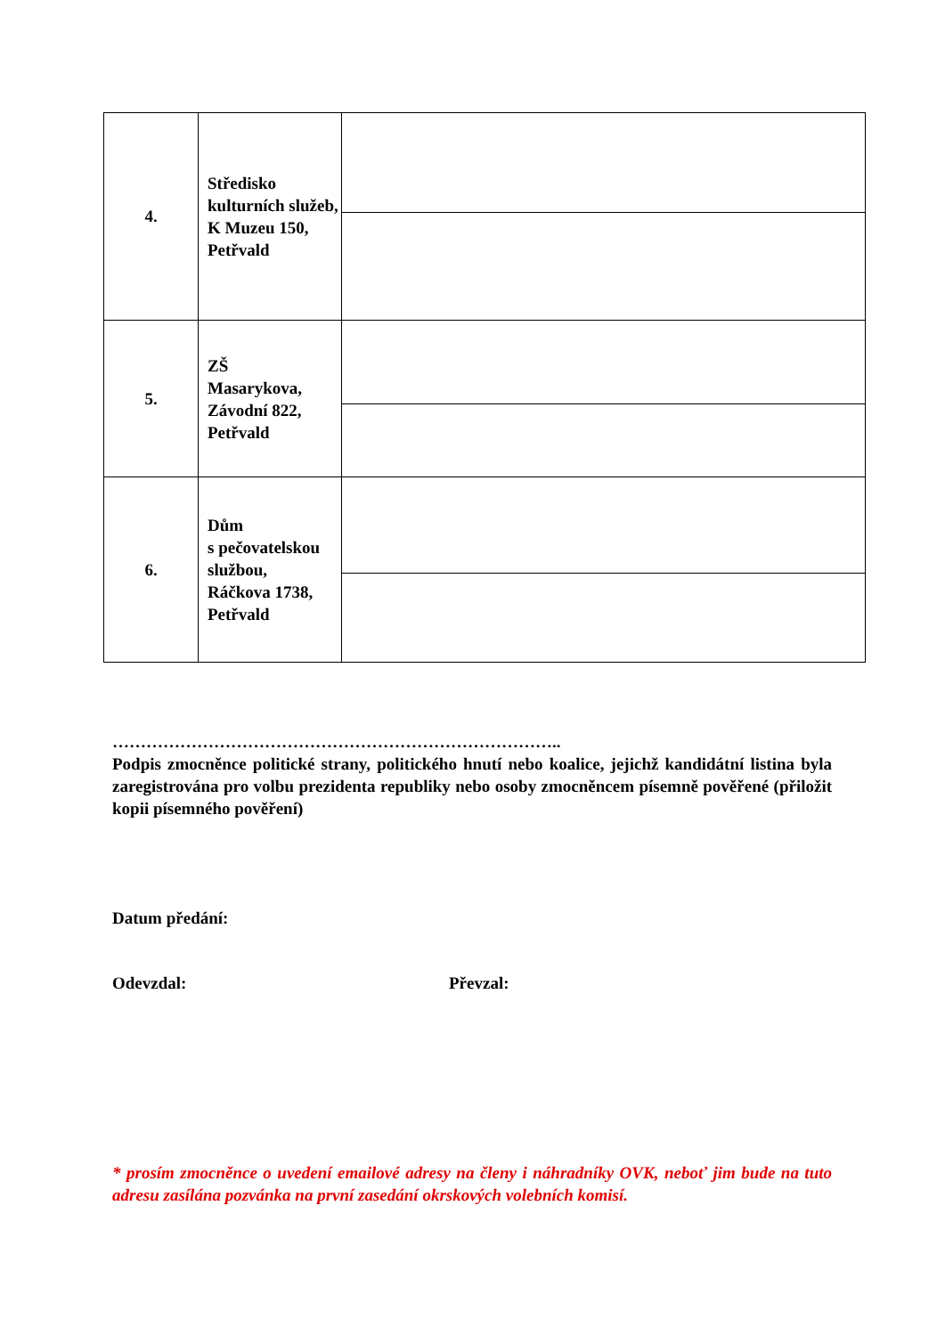| 4. | Středisko kulturních služeb, K Muzeu 150, Petřvald | |
| 5. | ZŠ Masarykova, Závodní 822, Petřvald | |
| 6. | Dům s pečovatelskou službou, Ráčkova 1738, Petřvald | |
……………………………………………………………………..
Podpis zmocněnce politické strany, politického hnutí nebo koalice, jejichž kandidátní listina byla zaregistrována pro volbu prezidenta republiky nebo osoby zmocněncem písemně pověřené (přiložit kopii písemného pověření)
Datum předání:
Odevzdal: Převzal:
* prosím zmocněnce o uvedení emailové adresy na členy i náhradníky OVK, neboť jim bude na tuto adresu zasílána pozvánka na první zasedání okrskových volebních komisí.